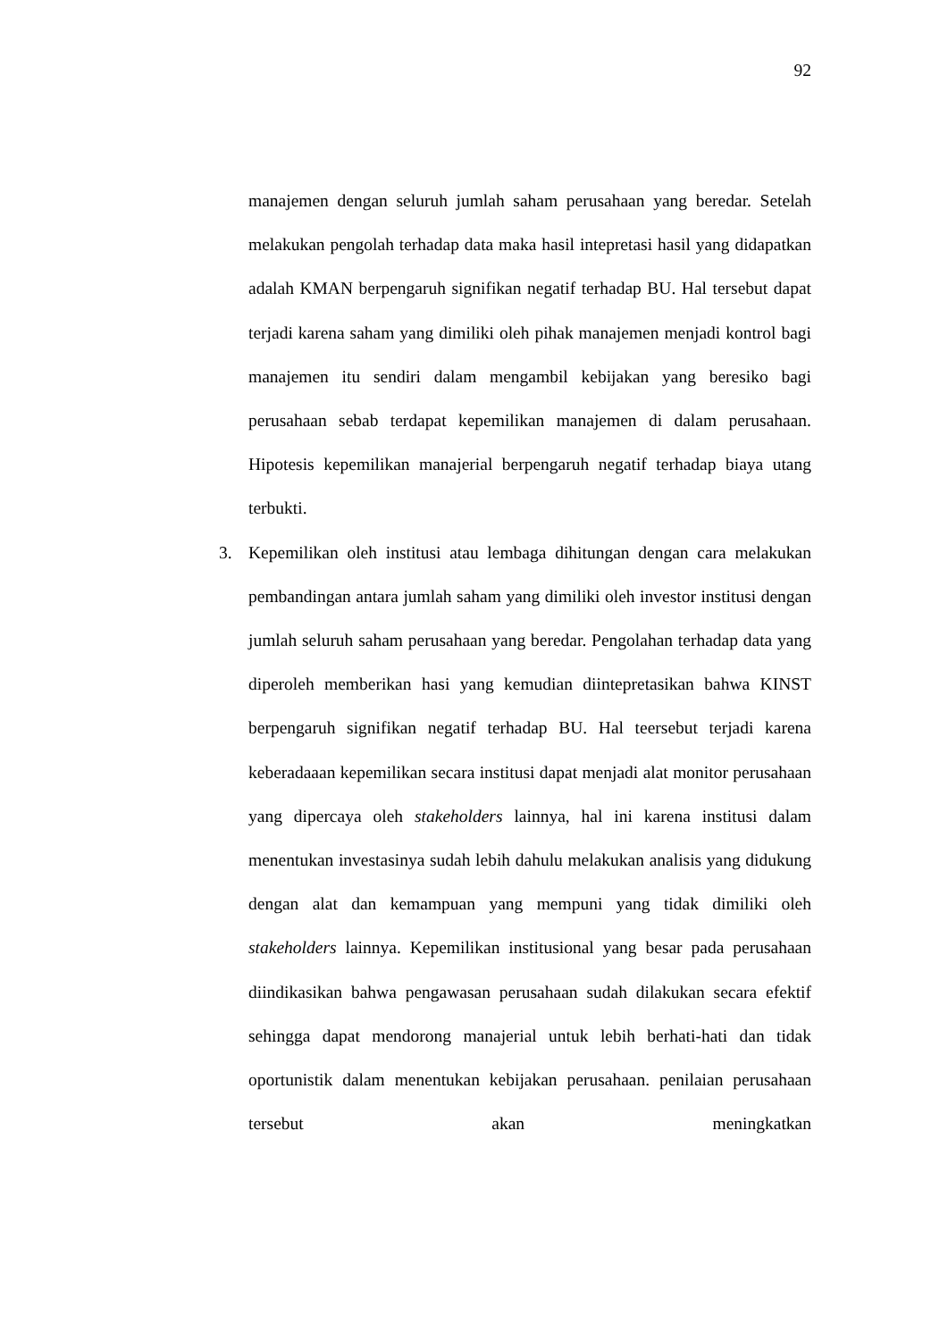92
manajemen dengan seluruh jumlah saham perusahaan yang beredar. Setelah melakukan pengolah terhadap data maka hasil intepretasi hasil yang didapatkan adalah KMAN berpengaruh signifikan negatif terhadap BU. Hal tersebut dapat terjadi karena saham yang dimiliki oleh pihak manajemen menjadi kontrol bagi manajemen itu sendiri dalam mengambil kebijakan yang beresiko bagi perusahaan sebab terdapat kepemilikan manajemen di dalam perusahaan. Hipotesis kepemilikan manajerial berpengaruh negatif terhadap biaya utang terbukti.
3. Kepemilikan oleh institusi atau lembaga dihitungan dengan cara melakukan pembandingan antara jumlah saham yang dimiliki oleh investor institusi dengan jumlah seluruh saham perusahaan yang beredar. Pengolahan terhadap data yang diperoleh memberikan hasi yang kemudian diintepretasikan bahwa KINST berpengaruh signifikan negatif terhadap BU. Hal teersebut terjadi karena keberadaaan kepemilikan secara institusi dapat menjadi alat monitor perusahaan yang dipercaya oleh stakeholders lainnya, hal ini karena institusi dalam menentukan investasinya sudah lebih dahulu melakukan analisis yang didukung dengan alat dan kemampuan yang mempuni yang tidak dimiliki oleh stakeholders lainnya. Kepemilikan institusional yang besar pada perusahaan diindikasikan bahwa pengawasan perusahaan sudah dilakukan secara efektif sehingga dapat mendorong manajerial untuk lebih berhati-hati dan tidak oportunistik dalam menentukan kebijakan perusahaan. penilaian perusahaan tersebut akan meningkatkan